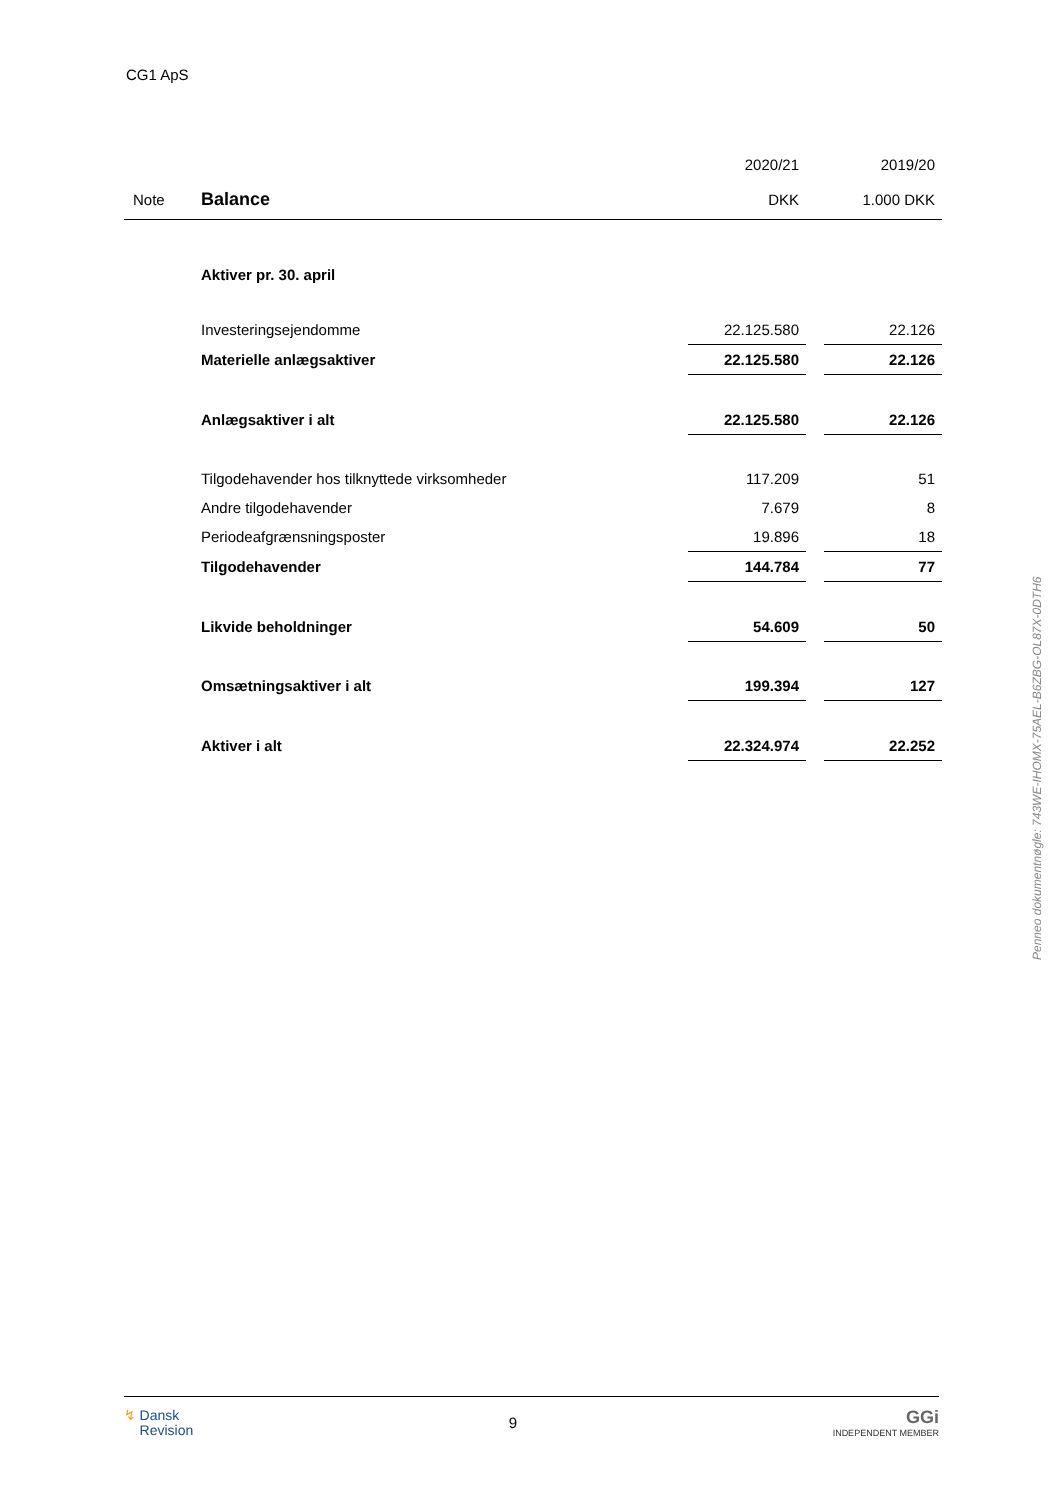CG1 ApS
| | | 2020/21 | | 2019/20 |
| Note | Balance | DKK | | 1.000 DKK |
| | Aktiver pr. 30. april | | | |
| | Investeringsejendomme | 22.125.580 | | 22.126 |
| | Materielle anlægsaktiver | 22.125.580 | | 22.126 |
| | Anlægsaktiver i alt | 22.125.580 | | 22.126 |
| | Tilgodehavender hos tilknyttede virksomheder | 117.209 | | 51 |
| | Andre tilgodehavender | 7.679 | | 8 |
| | Periodeafgrænsningsposter | 19.896 | | 18 |
| | Tilgodehavender | 144.784 | | 77 |
| | Likvide beholdninger | 54.609 | | 50 |
| | Omsætningsaktiver i alt | 199.394 | | 127 |
| | Aktiver i alt | 22.324.974 | | 22.252 |
Penneo dokumentnøgle: 743WE-IHOMX-75AEL-B6ZBG-OL87X-0DTH6
↯ Dansk
Revision
9
GGi
INDEPENDENT MEMBER